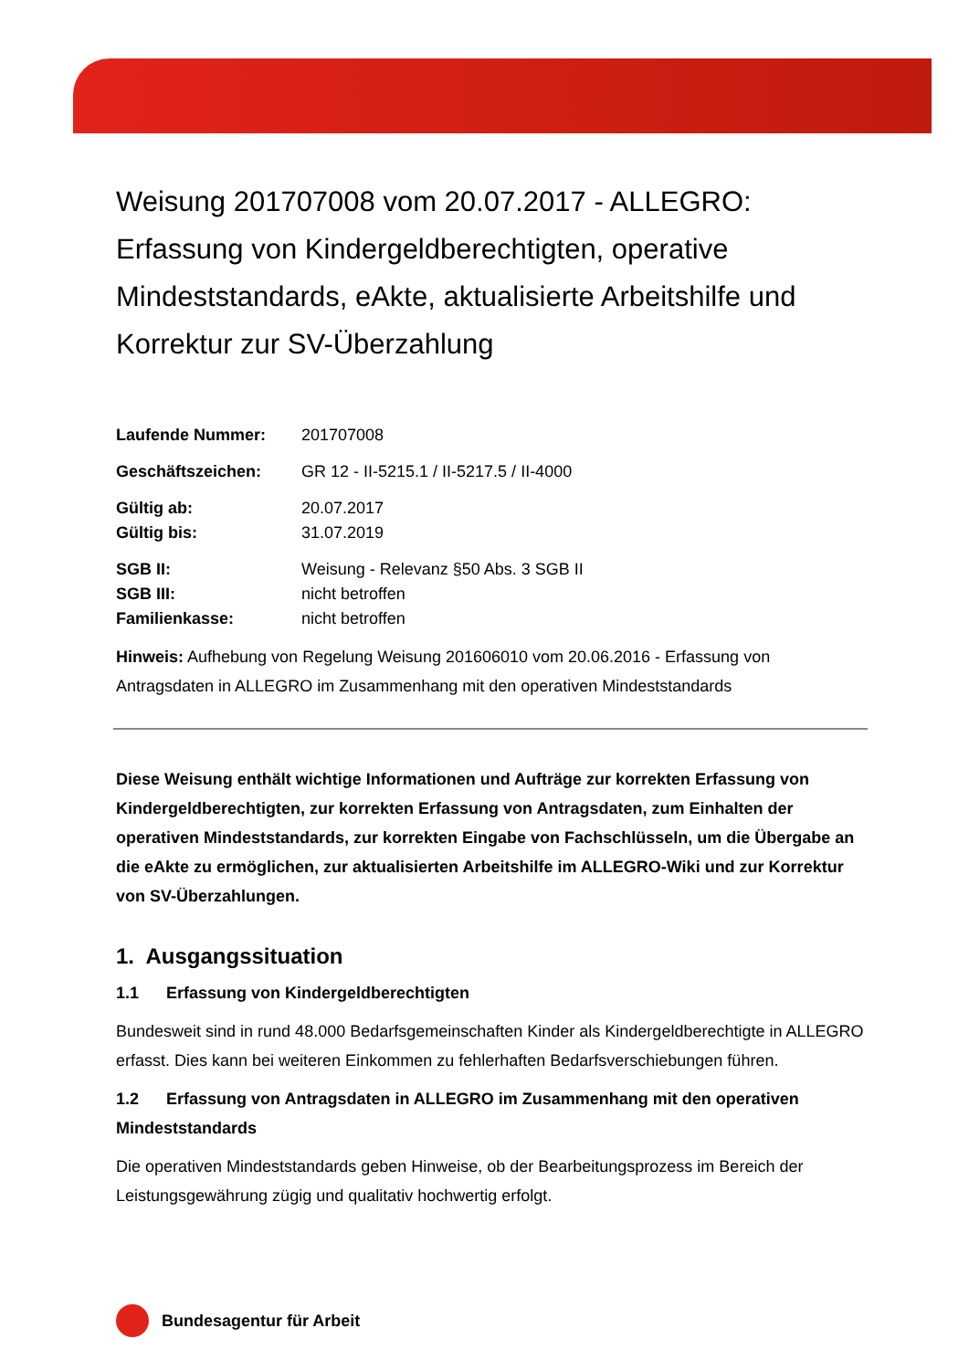Weisung 201707008 vom 20.07.2017 - ALLEGRO: Erfassung von Kindergeldberechtigten, operative Mindeststandards, eAkte, aktualisierte Arbeitshilfe und Korrektur zur SV-Überzahlung
| Laufende Nummer: | 201707008 |
| Geschäftszeichen: | GR 12 - II-5215.1 / II-5217.5 / II-4000 |
| Gültig ab: | 20.07.2017 |
| Gültig bis: | 31.07.2019 |
| SGB II: | Weisung - Relevanz §50 Abs. 3 SGB II |
| SGB III: | nicht betroffen |
| Familienkasse: | nicht betroffen |
Hinweis: Aufhebung von Regelung Weisung 201606010 vom 20.06.2016 - Erfassung von Antragsdaten in ALLEGRO im Zusammenhang mit den operativen Mindeststandards
Diese Weisung enthält wichtige Informationen und Aufträge zur korrekten Erfassung von Kindergeldberechtigten, zur korrekten Erfassung von Antragsdaten, zum Einhalten der operativen Mindeststandards, zur korrekten Eingabe von Fachschlüsseln, um die Übergabe an die eAkte zu ermöglichen, zur aktualisierten Arbeitshilfe im ALLEGRO-Wiki und zur Korrektur von SV-Überzahlungen.
1. Ausgangssituation
1.1 Erfassung von Kindergeldberechtigten
Bundesweit sind in rund 48.000 Bedarfsgemeinschaften Kinder als Kindergeldberechtigte in ALLEGRO erfasst. Dies kann bei weiteren Einkommen zu fehlerhaften Bedarfsverschiebungen führen.
1.2 Erfassung von Antragsdaten in ALLEGRO im Zusammenhang mit den operativen Mindeststandards
Die operativen Mindeststandards geben Hinweise, ob der Bearbeitungsprozess im Bereich der Leistungsgewährung zügig und qualitativ hochwertig erfolgt.
Bundesagentur für Arbeit